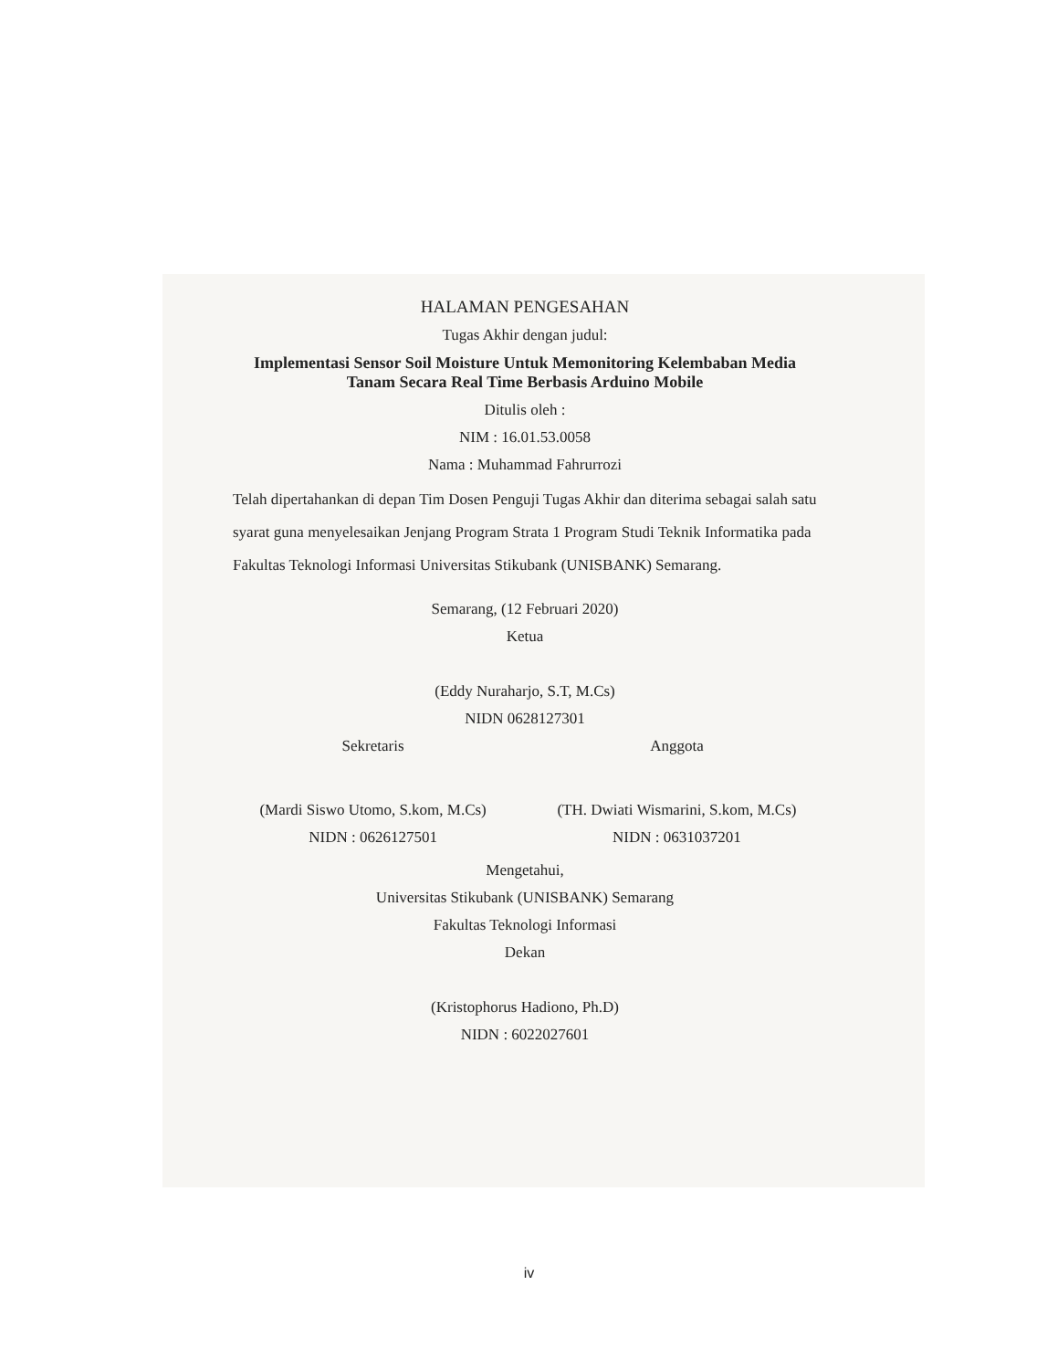HALAMAN PENGESAHAN
Tugas Akhir dengan judul:
Implementasi Sensor Soil Moisture Untuk Memonitoring Kelembaban Media Tanam Secara Real Time Berbasis Arduino Mobile
Ditulis oleh :
NIM : 16.01.53.0058
Nama : Muhammad Fahrurrozi
Telah dipertahankan di depan Tim Dosen Penguji Tugas Akhir dan diterima sebagai salah satu syarat guna menyelesaikan Jenjang Program Strata 1 Program Studi Teknik Informatika pada Fakultas Teknologi Informasi Universitas Stikubank (UNISBANK) Semarang.
Semarang, (12 Februari 2020)
Ketua
(Eddy Nuraharjo, S.T, M.Cs)
NIDN 0628127301
Sekretaris Anggota
(Mardi Siswo Utomo, S.kom, M.Cs)
(TH. Dwiati Wismarini, S.kom, M.Cs)
NIDN : 0626127501 NIDN : 0631037201
Mengetahui,
Universitas Stikubank (UNISBANK) Semarang
Fakultas Teknologi Informasi
Dekan
(Kristophorus Hadiono, Ph.D)
NIDN : 6022027601
iv